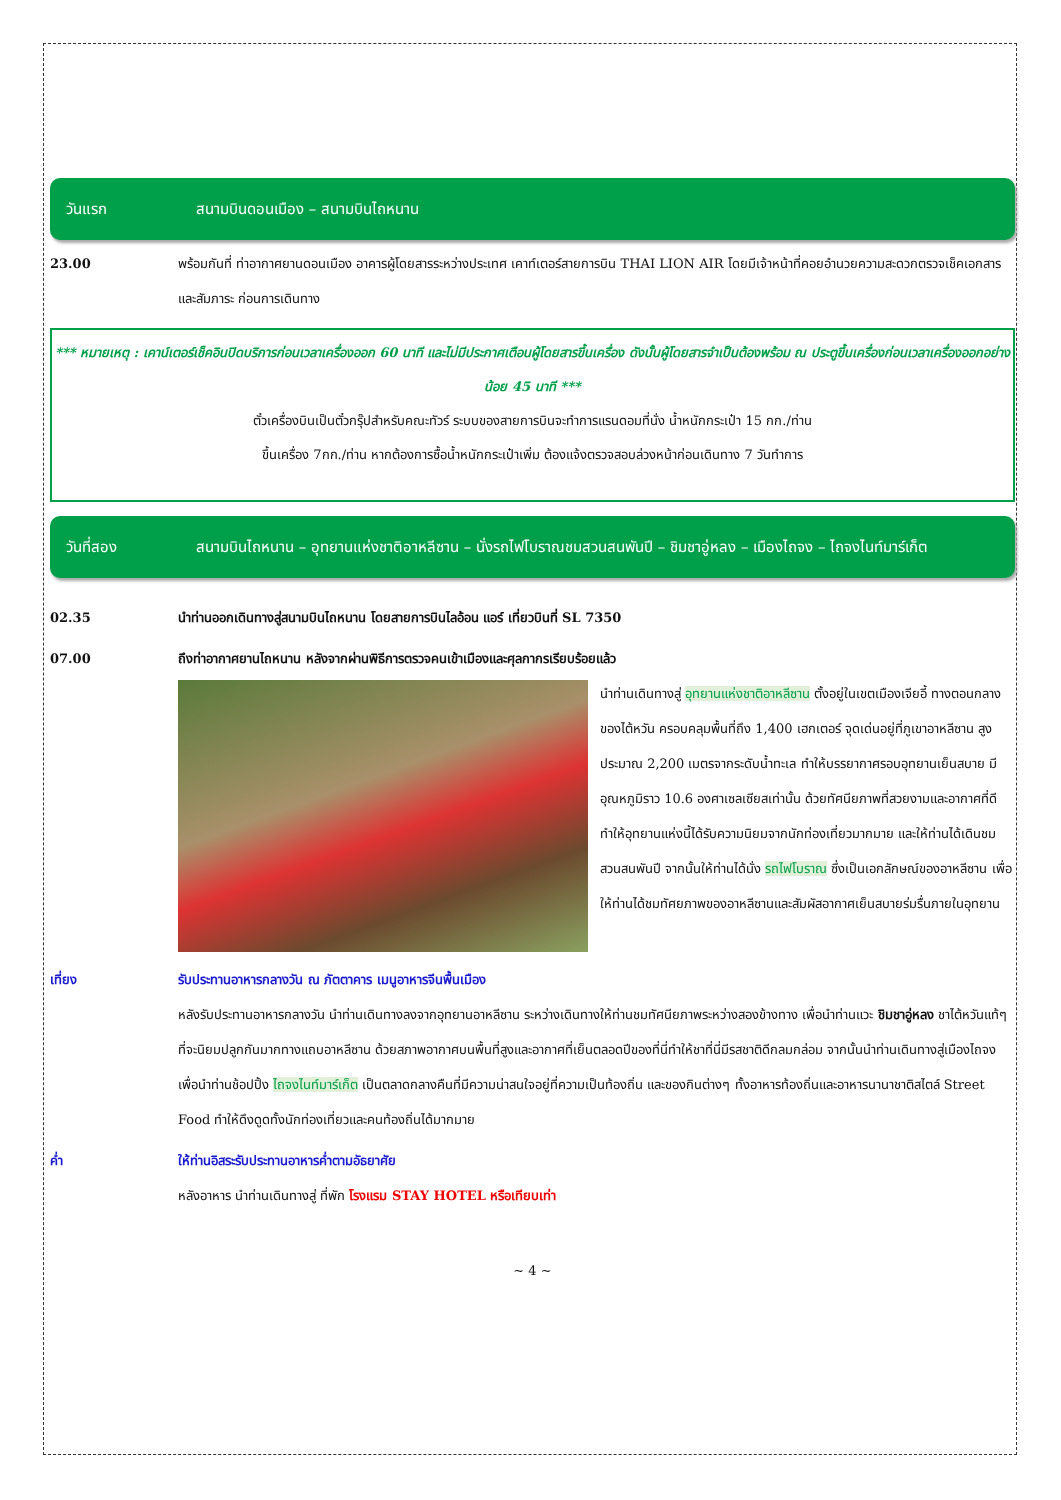วันแรก สนามบินดอนเมือง – สนามบินไถหนาน
23.00 พร้อมกันที่ ท่าอากาศยานดอนเมือง อาคารผู้โดยสารระหว่างประเทศ เคาท์เตอร์สายการบิน THAI LION AIR โดยมีเจ้าหน้าที่คอยอำนวยความสะดวกตรวจเช็คเอกสารและสัมภาระ ก่อนการเดินทาง
*** หมายเหตุ : เคาน์เตอร์เช็คอินปิดบริการก่อนเวลาเครื่องออก 60 นาที และไม่มีประกาศเตือนผู้โดยสารขึ้นเครื่อง ดังนั้นผู้โดยสารจำเป็นต้องพร้อม ณ ประตูขึ้นเครื่องก่อนเวลาเครื่องออกอย่างน้อย 45 นาที ***
ตั๋วเครื่องบินเป็นตั๋วกรุ๊ปสำหรับคณะทัวร์ ระบบของสายการบินจะทำการแรนดอมที่นั่ง น้ำหนักกระเป๋า 15 กก./ท่าน
ขึ้นเครื่อง 7กก./ท่าน หากต้องการซื้อน้ำหนักกระเป๋าเพิ่ม ต้องแจ้งตรวจสอบล่วงหน้าก่อนเดินทาง 7 วันทำการ
วันที่สอง สนามบินไถหนาน – อุทยานแห่งชาติอาหลีซาน – นั่งรถไฟโบราณชมสวนสนพันปี – ชิมชาอู่หลง – เมืองไถจง – ไถจงไนท์มาร์เก็ต
02.35 นำท่านออกเดินทางสู่สนามบินไถหนาน โดยสายการบินไลอ้อน แอร์ เที่ยวบินที่ SL 7350
07.00 ถึงท่าอากาศยานไถหนาน หลังจากผ่านพิธีการตรวจคนเข้าเมืองและศุลกากรเรียบร้อยแล้ว
นำท่านเดินทางสู่ อุทยานแห่งชาติอาหลีซาน ตั้งอยู่ในเขตเมืองเจียอี้ ทางตอนกลางของไต้หวัน ครอบคลุมพื้นที่ถึง 1,400 เฮกเตอร์ จุดเด่นอยู่ที่ภูเขาอาหลีซาน สูงประมาณ 2,200 เมตรจากระดับน้ำทะเล ทำให้บรรยากาศรอบอุทยานเย็นสบาย มีอุณหภูมิราว 10.6 องศาเซลเซียสเท่านั้น ด้วยทัศนียภาพที่สวยงามและอากาศที่ดี ทำให้อุทยานแห่งนี้ได้รับความนิยมจากนักท่องเที่ยวมากมาย และให้ท่านได้เดินชมสวนสนพันปี จากนั้นให้ท่านได้นั่ง รถไฟโบราณ ซึ่งเป็นเอกลักษณ์ของอาหลีซาน เพื่อให้ท่านได้ชมทัศยภาพของอาหลีซานและสัมผัสอากาศเย็นสบายร่มรื่นภายในอุทยาน
เที่ยง รับประทานอาหารกลางวัน ณ ภัตตาคาร เมนูอาหารจีนพื้นเมือง
หลังรับประทานอาหารกลางวัน นำท่านเดินทางลงจากอุทยานอาหลีซาน ระหว่างเดินทางให้ท่านชมทัศนียภาพระหว่างสองข้างทาง เพื่อนำท่านแวะ ชิมชาอู่หลง ชาไต้หวันแท้ๆ ที่จะนิยมปลูกกันมากทางแถบอาหลีซาน ด้วยสภาพอากาศบนพื้นที่สูงและอากาศที่เย็นตลอดปีของที่นี่ทำให้ชาที่นี่มีรสชาติดีกลมกล่อม จากนั้นนำท่านเดินทางสู่เมืองไถจง เพื่อนำท่านช้อปปิ้ง ไถจงไนท์มาร์เก็ต เป็นตลาดกลางคืนที่มีความน่าสนใจอยู่ที่ความเป็นท้องถิ่น และของกินต่างๆ ทั้งอาหารท้องถิ่นและอาหารนานาชาติสไตล์ Street Food ทำให้ดึงดูดทั้งนักท่องเที่ยวและคนท้องถิ่นได้มากมาย
ค่ำ ให้ท่านอิสระรับประทานอาหารค่ำตามอัธยาศัย
หลังอาหาร นำท่านเดินทางสู่ ที่พัก โรงแรม STAY HOTEL หรือเทียบเท่า
~ 4 ~